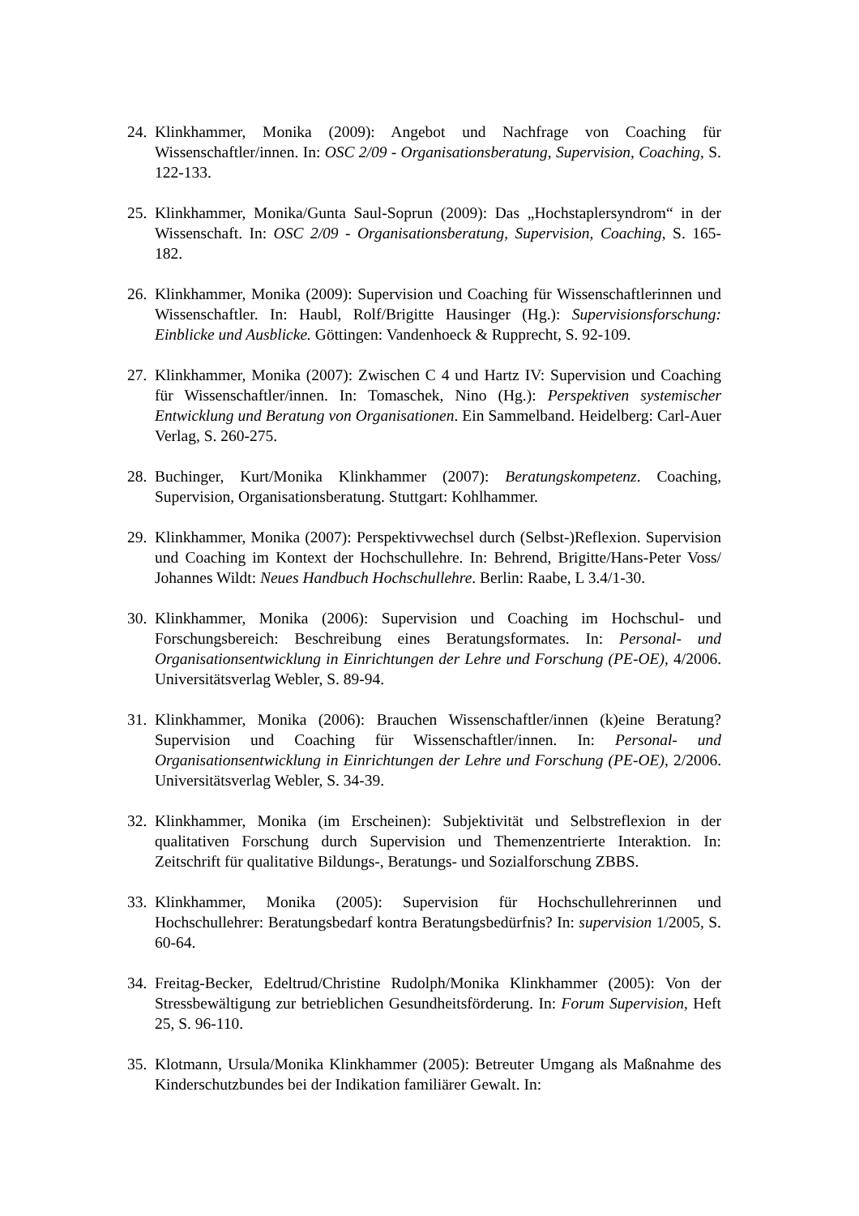24. Klinkhammer, Monika (2009): Angebot und Nachfrage von Coaching für Wissenschaftler/innen. In: OSC 2/09 - Organisationsberatung, Supervision, Coaching, S. 122-133.
25. Klinkhammer, Monika/Gunta Saul-Soprun (2009): Das „Hochstaplersyndrom“ in der Wissenschaft. In: OSC 2/09 - Organisationsberatung, Supervision, Coaching, S. 165-182.
26. Klinkhammer, Monika (2009): Supervision und Coaching für Wissenschaftlerinnen und Wissenschaftler. In: Haubl, Rolf/Brigitte Hausinger (Hg.): Supervisionsforschung: Einblicke und Ausblicke. Göttingen: Vandenhoeck & Rupprecht, S. 92-109.
27. Klinkhammer, Monika (2007): Zwischen C 4 und Hartz IV: Supervision und Coaching für Wissenschaftler/innen. In: Tomaschek, Nino (Hg.): Perspektiven systemischer Entwicklung und Beratung von Organisationen. Ein Sammelband. Heidelberg: Carl-Auer Verlag, S. 260-275.
28. Buchinger, Kurt/Monika Klinkhammer (2007): Beratungskompetenz. Coaching, Supervision, Organisationsberatung. Stuttgart: Kohlhammer.
29. Klinkhammer, Monika (2007): Perspektivwechsel durch (Selbst-)Reflexion. Supervision und Coaching im Kontext der Hochschullehre. In: Behrend, Brigitte/Hans-Peter Voss/ Johannes Wildt: Neues Handbuch Hochschullehre. Berlin: Raabe, L 3.4/1-30.
30. Klinkhammer, Monika (2006): Supervision und Coaching im Hochschul- und Forschungsbereich: Beschreibung eines Beratungsformates. In: Personal- und Organisationsentwicklung in Einrichtungen der Lehre und Forschung (PE-OE), 4/2006. Universitätsverlag Webler, S. 89-94.
31. Klinkhammer, Monika (2006): Brauchen Wissenschaftler/innen (k)eine Beratung? Supervision und Coaching für Wissenschaftler/innen. In: Personal- und Organisationsentwicklung in Einrichtungen der Lehre und Forschung (PE-OE), 2/2006. Universitätsverlag Webler, S. 34-39.
32. Klinkhammer, Monika (im Erscheinen): Subjektivität und Selbstreflexion in der qualitativen Forschung durch Supervision und Themenzentrierte Interaktion. In: Zeitschrift für qualitative Bildungs-, Beratungs- und Sozialforschung ZBBS.
33. Klinkhammer, Monika (2005): Supervision für Hochschullehrerinnen und Hochschullehrer: Beratungsbedarf kontra Beratungsbedürfnis? In: supervision 1/2005, S. 60-64.
34. Freitag-Becker, Edeltrud/Christine Rudolph/Monika Klinkhammer (2005): Von der Stressbewältigung zur betrieblichen Gesundheitsförderung. In: Forum Supervision, Heft 25, S. 96-110.
35. Klotmann, Ursula/Monika Klinkhammer (2005): Betreuter Umgang als Maßnahme des Kinderschutzbundes bei der Indikation familiärer Gewalt. In: